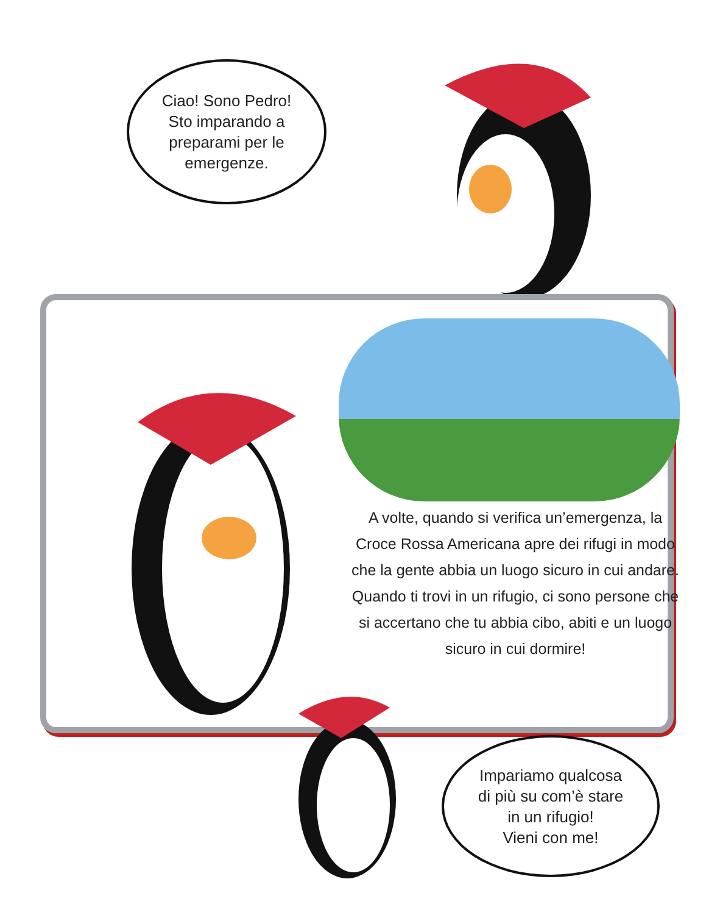Ciao! Sono Pedro!
Sto imparando a
preparami per le
emergenze.
A volte, quando si verifica un’emergenza, la Croce Rossa Americana apre dei rifugi in modo che la gente abbia un luogo sicuro in cui andare. Quando ti trovi in un rifugio, ci sono persone che si accertano che tu abbia cibo, abiti e un luogo sicuro in cui dormire!
Impariamo qualcosa
di più su com’è stare
in un rifugio!
Vieni con me!